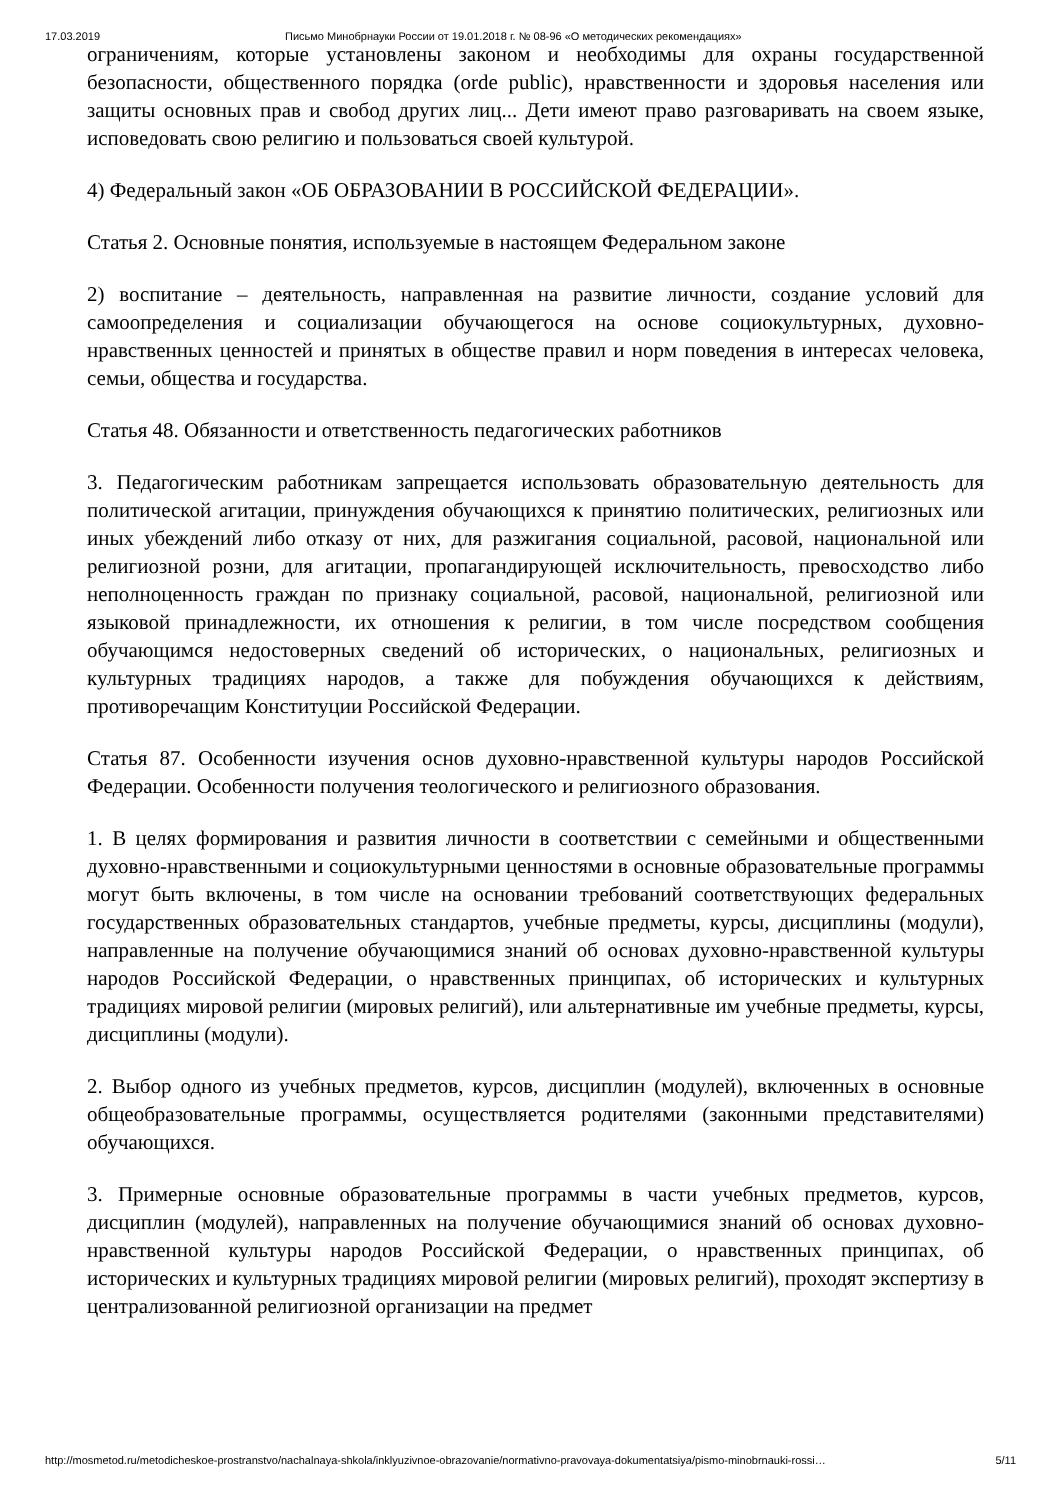17.03.2019 Письмо Минобрнауки России от 19.01.2018 г. № 08-96 «О методических рекомендациях»
ограничениям, которые установлены законом и необходимы для охраны государственной безопасности, общественного порядка (orde public), нравственности и здоровья населения или защиты основных прав и свобод других лиц... Дети имеют право разговаривать на своем языке, исповедовать свою религию и пользоваться своей культурой.
4) Федеральный закон «ОБ ОБРАЗОВАНИИ В РОССИЙСКОЙ ФЕДЕРАЦИИ».
Статья 2. Основные понятия, используемые в настоящем Федеральном законе
2) воспитание – деятельность, направленная на развитие личности, создание условий для самоопределения и социализации обучающегося на основе социокультурных, духовно-нравственных ценностей и принятых в обществе правил и норм поведения в интересах человека, семьи, общества и государства.
Статья 48. Обязанности и ответственность педагогических работников
3. Педагогическим работникам запрещается использовать образовательную деятельность для политической агитации, принуждения обучающихся к принятию политических, религиозных или иных убеждений либо отказу от них, для разжигания социальной, расовой, национальной или религиозной розни, для агитации, пропагандирующей исключительность, превосходство либо неполноценность граждан по признаку социальной, расовой, национальной, религиозной или языковой принадлежности, их отношения к религии, в том числе посредством сообщения обучающимся недостоверных сведений об исторических, о национальных, религиозных и культурных традициях народов, а также для побуждения обучающихся к действиям, противоречащим Конституции Российской Федерации.
Статья 87. Особенности изучения основ духовно-нравственной культуры народов Российской Федерации. Особенности получения теологического и религиозного образования.
1. В целях формирования и развития личности в соответствии с семейными и общественными духовно-нравственными и социокультурными ценностями в основные образовательные программы могут быть включены, в том числе на основании требований соответствующих федеральных государственных образовательных стандартов, учебные предметы, курсы, дисциплины (модули), направленные на получение обучающимися знаний об основах духовно-нравственной культуры народов Российской Федерации, о нравственных принципах, об исторических и культурных традициях мировой религии (мировых религий), или альтернативные им учебные предметы, курсы, дисциплины (модули).
2. Выбор одного из учебных предметов, курсов, дисциплин (модулей), включенных в основные общеобразовательные программы, осуществляется родителями (законными представителями) обучающихся.
3. Примерные основные образовательные программы в части учебных предметов, курсов, дисциплин (модулей), направленных на получение обучающимися знаний об основах духовно-нравственной культуры народов Российской Федерации, о нравственных принципах, об исторических и культурных традициях мировой религии (мировых религий), проходят экспертизу в централизованной религиозной организации на предмет
http://mosmetod.ru/metodicheskoe-prostranstvo/nachalnaya-shkola/inklyuzivnoe-obrazovanie/normativno-pravovaya-dokumentatsiya/pismo-minobrnauki-rossi… 5/11